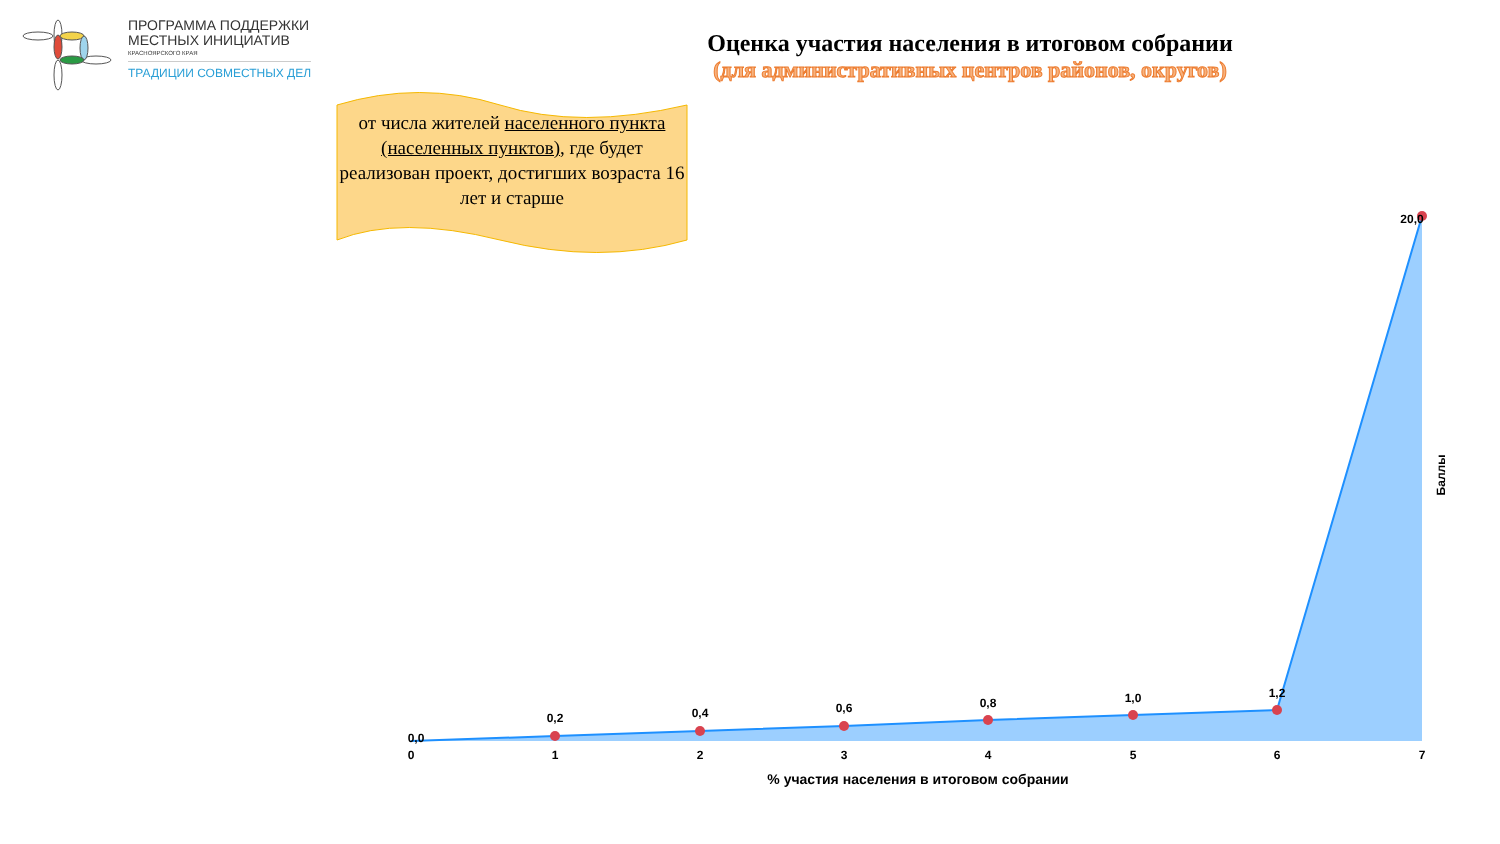0,0
0,2
0,4
0,6
0,8
1,0
1,2
20,0
0
1
2
3
4
5
6
7
% участия населения в итоговом собрании
Баллы
ПРОГРАММА ПОДДЕРЖКИ
МЕСТНЫХ ИНИЦИАТИВ
КРАСНОЯРСКОГО КРАЯ
ТРАДИЦИИ СОВМЕСТНЫХ ДЕЛ
Оценка участия населения в итоговом собрании
(для административных центров районов, округов)
от числа жителей населенного пункта (населенных пунктов), где будет реализован проект, достигших возраста 16 лет и старше